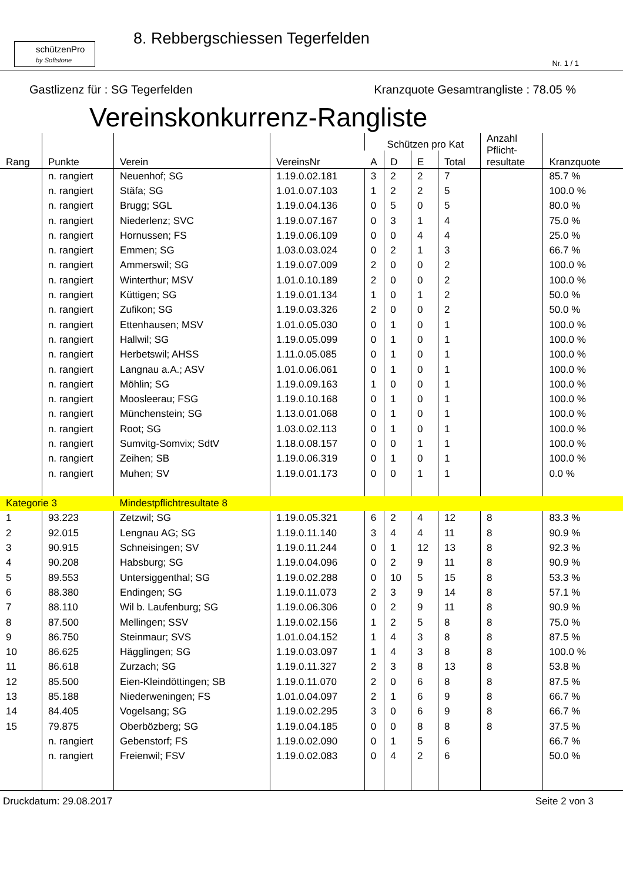schützenPro
by Softstone
8. Rebbergschiessen Tegerfelden
Nr. 1 / 1
Gastlizenz für : SG Tegerfelden Kranzquote Gesamtrangliste : 78.05 %
Vereinskonkurrenz-Rangliste
| Rang | Punkte | Verein | VereinsNr | Schützen pro Kat | | | | Anzahl Pflicht- resultate | Kranzquote |
| --- | --- | --- | --- | --- | --- | --- | --- | --- | --- |
| | | | | A | D | E | Total | | |
| | n. rangiert | Neuenhof; SG | 1.19.0.02.181 | 3 | 2 | 2 | 7 | | 85.7 % |
| | n. rangiert | Stäfa; SG | 1.01.0.07.103 | 1 | 2 | 2 | 5 | | 100.0 % |
| | n. rangiert | Brugg; SGL | 1.19.0.04.136 | 0 | 5 | 0 | 5 | | 80.0 % |
| | n. rangiert | Niederlenz; SVC | 1.19.0.07.167 | 0 | 3 | 1 | 4 | | 75.0 % |
| | n. rangiert | Hornussen; FS | 1.19.0.06.109 | 0 | 0 | 4 | 4 | | 25.0 % |
| | n. rangiert | Emmen; SG | 1.03.0.03.024 | 0 | 2 | 1 | 3 | | 66.7 % |
| | n. rangiert | Ammerswil; SG | 1.19.0.07.009 | 2 | 0 | 0 | 2 | | 100.0 % |
| | n. rangiert | Winterthur; MSV | 1.01.0.10.189 | 2 | 0 | 0 | 2 | | 100.0 % |
| | n. rangiert | Küttigen; SG | 1.19.0.01.134 | 1 | 0 | 1 | 2 | | 50.0 % |
| | n. rangiert | Zufikon; SG | 1.19.0.03.326 | 2 | 0 | 0 | 2 | | 50.0 % |
| | n. rangiert | Ettenhausen; MSV | 1.01.0.05.030 | 0 | 1 | 0 | 1 | | 100.0 % |
| | n. rangiert | Hallwil; SG | 1.19.0.05.099 | 0 | 1 | 0 | 1 | | 100.0 % |
| | n. rangiert | Herbetswil; AHSS | 1.11.0.05.085 | 0 | 1 | 0 | 1 | | 100.0 % |
| | n. rangiert | Langnau a.A.; ASV | 1.01.0.06.061 | 0 | 1 | 0 | 1 | | 100.0 % |
| | n. rangiert | Möhlin; SG | 1.19.0.09.163 | 1 | 0 | 0 | 1 | | 100.0 % |
| | n. rangiert | Moosleerau; FSG | 1.19.0.10.168 | 0 | 1 | 0 | 1 | | 100.0 % |
| | n. rangiert | Münchenstein; SG | 1.13.0.01.068 | 0 | 1 | 0 | 1 | | 100.0 % |
| | n. rangiert | Root; SG | 1.03.0.02.113 | 0 | 1 | 0 | 1 | | 100.0 % |
| | n. rangiert | Sumvitg-Somvix; SdtV | 1.18.0.08.157 | 0 | 0 | 1 | 1 | | 100.0 % |
| | n. rangiert | Zeihen; SB | 1.19.0.06.319 | 0 | 1 | 0 | 1 | | 100.0 % |
| | n. rangiert | Muhen; SV | 1.19.0.01.173 | 0 | 0 | 1 | 1 | | 0.0 % |
| Kategorie 3 | | Mindestpflichtresultate 8 | | | | | | | |
| 1 | 93.223 | Zetzwil; SG | 1.19.0.05.321 | 6 | 2 | 4 | 12 | 8 | 83.3 % |
| 2 | 92.015 | Lengnau AG; SG | 1.19.0.11.140 | 3 | 4 | 4 | 11 | 8 | 90.9 % |
| 3 | 90.915 | Schneisingen; SV | 1.19.0.11.244 | 0 | 1 | 12 | 13 | 8 | 92.3 % |
| 4 | 90.208 | Habsburg; SG | 1.19.0.04.096 | 0 | 2 | 9 | 11 | 8 | 90.9 % |
| 5 | 89.553 | Untersiggenthal; SG | 1.19.0.02.288 | 0 | 10 | 5 | 15 | 8 | 53.3 % |
| 6 | 88.380 | Endingen; SG | 1.19.0.11.073 | 2 | 3 | 9 | 14 | 8 | 57.1 % |
| 7 | 88.110 | Wil b. Laufenburg; SG | 1.19.0.06.306 | 0 | 2 | 9 | 11 | 8 | 90.9 % |
| 8 | 87.500 | Mellingen; SSV | 1.19.0.02.156 | 1 | 2 | 5 | 8 | 8 | 75.0 % |
| 9 | 86.750 | Steinmaur; SVS | 1.01.0.04.152 | 1 | 4 | 3 | 8 | 8 | 87.5 % |
| 10 | 86.625 | Hägglingen; SG | 1.19.0.03.097 | 1 | 4 | 3 | 8 | 8 | 100.0 % |
| 11 | 86.618 | Zurzach; SG | 1.19.0.11.327 | 2 | 3 | 8 | 13 | 8 | 53.8 % |
| 12 | 85.500 | Eien-Kleindöttingen; SB | 1.19.0.11.070 | 2 | 0 | 6 | 8 | 8 | 87.5 % |
| 13 | 85.188 | Niederweningen; FS | 1.01.0.04.097 | 2 | 1 | 6 | 9 | 8 | 66.7 % |
| 14 | 84.405 | Vogelsang; SG | 1.19.0.02.295 | 3 | 0 | 6 | 9 | 8 | 66.7 % |
| 15 | 79.875 | Oberbözberg; SG | 1.19.0.04.185 | 0 | 0 | 8 | 8 | 8 | 37.5 % |
| | n. rangiert | Gebenstorf; FS | 1.19.0.02.090 | 0 | 1 | 5 | 6 | | 66.7 % |
| | n. rangiert | Freienwil; FSV | 1.19.0.02.083 | 0 | 4 | 2 | 6 | | 50.0 % |
Druckdatum: 29.08.2017 Seite 2 von 3